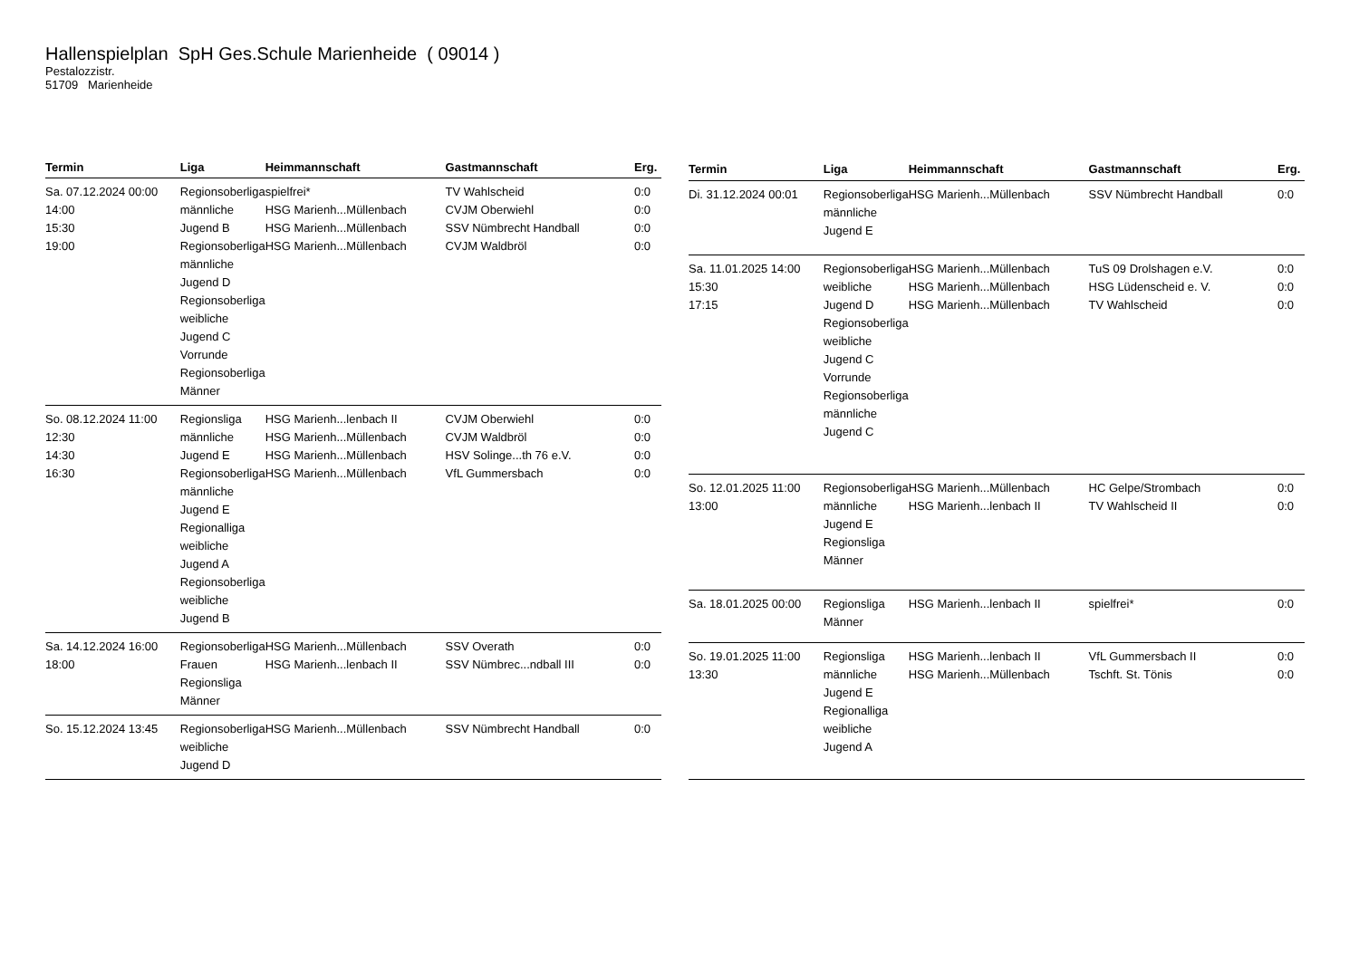Hallenspielplan SpH Ges.Schule Marienheide ( 09014 )
Pestalozzistr.
51709 Marienheide
| Termin | Liga | Heimmannschaft | Gastmannschaft | Erg. |
| --- | --- | --- | --- | --- |
| Sa. 07.12.2024 00:00 14:00 15:30 19:00 | Regionsoberliga männliche Jugend B Regionsoberliga männliche Jugend D Regionsoberliga weibliche Jugend C Vorrunde Regionsoberliga Männer | spielfrei* HSG Marienh...Müllenbach HSG Marienh...Müllenbach HSG Marienh...Müllenbach | TV Wahlscheid CVJM Oberwiehl SSV Nümbrecht Handball CVJM Waldbröl | 0:0 0:0 0:0 0:0 |
| So. 08.12.2024 11:00 12:30 14:30 16:30 | Regionsliga männliche Jugend E Regionsoberliga männliche Jugend E Regionalliga weibliche Jugend A Regionsoberliga weibliche Jugend B | HSG Marienh...lenbach II HSG Marienh...Müllenbach HSG Marienh...Müllenbach HSG Marienh...Müllenbach | CVJM Oberwiehl CVJM Waldbröl HSV Solinge...th 76 e.V. VfL Gummersbach | 0:0 0:0 0:0 0:0 |
| Sa. 14.12.2024 16:00 18:00 | Regionsoberliga Frauen Regionsliga Männer | HSG Marienh...Müllenbach HSG Marienh...lenbach II | SSV Overath SSV Nümbrec...ndball III | 0:0 0:0 |
| So. 15.12.2024 13:45 | Regionsoberliga weibliche Jugend D | HSG Marienh...Müllenbach | SSV Nümbrecht Handball | 0:0 |
| Termin | Liga | Heimmannschaft | Gastmannschaft | Erg. |
| --- | --- | --- | --- | --- |
| Di. 31.12.2024 00:01 | Regionsoberliga männliche Jugend E | HSG Marienh...Müllenbach | SSV Nümbrecht Handball | 0:0 |
| Sa. 11.01.2025 14:00 15:30 17:15 | Regionsoberliga weibliche Jugend D Regionsoberliga weibliche Jugend C Vorrunde Regionsoberliga männliche Jugend C | HSG Marienh...Müllenbach HSG Marienh...Müllenbach HSG Marienh...Müllenbach | TuS 09 Drolshagen e.V. HSG Lüdenscheid e. V. TV Wahlscheid | 0:0 0:0 0:0 |
| So. 12.01.2025 11:00 13:00 | Regionsoberliga männliche Jugend E Regionsliga Männer | HSG Marienh...Müllenbach HSG Marienh...lenbach II | HC Gelpe/Strombach TV Wahlscheid II | 0:0 0:0 |
| Sa. 18.01.2025 00:00 | Regionsliga Männer | HSG Marienh...lenbach II | spielfrei* | 0:0 |
| So. 19.01.2025 11:00 13:30 | Regionsliga männliche Jugend E Regionalliga weibliche Jugend A | HSG Marienh...lenbach II HSG Marienh...Müllenbach | VfL Gummersbach II Tschft. St. Tönis | 0:0 0:0 |